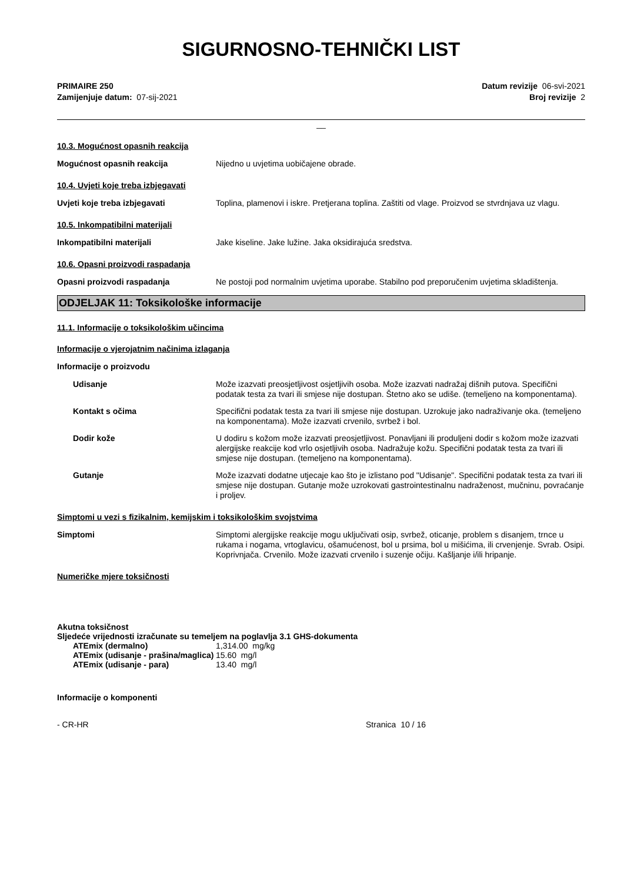SIGURNOSNO-TEHNIČKI LIST
PRIMAIRE 250
Zamijenjuje datum: 07-sij-2021
Datum revizije 06-svi-2021
Broj revizije 2
__
10.3. Mogućnost opasnih reakcija
Mogućnost opasnih reakcija
Nijedno u uvjetima uobičajene obrade.
10.4. Uvjeti koje treba izbjegavati
Uvjeti koje treba izbjegavati
Toplina, plamenovi i iskre. Pretjerana toplina. Zaštiti od vlage. Proizvod se stvrdnjava uz vlagu.
10.5. Inkompatibilni materijali
Inkompatibilni materijali
Jake kiseline. Jake lužine. Jaka oksidirajuća sredstva.
10.6. Opasni proizvodi raspadanja
Opasni proizvodi raspadanja
Ne postoji pod normalnim uvjetima uporabe. Stabilno pod preporučenim uvjetima skladištenja.
ODJELJAK 11: Toksikološke informacije
11.1. Informacije o toksikološkim učincima
Informacije o vjerojatnim načinima izlaganja
Informacije o proizvodu
Udisanje
Može izazvati preosjetljivost osjetljivih osoba. Može izazvati nadražaj dišnih putova. Specifični podatak testa za tvari ili smjese nije dostupan. Štetno ako se udiše. (temeljeno na komponentama).
Kontakt s očima
Specifični podatak testa za tvari ili smjese nije dostupan. Uzrokuje jako nadraživanje oka. (temeljeno na komponentama). Može izazvati crvenilo, svrbež i bol.
Dodir kože
U dodiru s kožom može izazvati preosjetljivost. Ponavljani ili produljeni dodir s kožom može izazvati alergijske reakcije kod vrlo osjetljivih osoba. Nadražuje kožu. Specifični podatak testa za tvari ili smjese nije dostupan. (temeljeno na komponentama).
Gutanje
Može izazvati dodatne utjecaje kao što je izlistano pod "Udisanje". Specifični podatak testa za tvari ili smjese nije dostupan. Gutanje može uzrokovati gastrointestinalnu nadraženost, mučninu, povraćanje i proljev.
Simptomi u vezi s fizikalnim, kemijskim i toksikološkim svojstvima
Simptomi
Simptomi alergijske reakcije mogu uključivati osip, svrbež, oticanje, problem s disanjem, trnce u rukama i nogama, vrtoglavicu, ošamućenost, bol u prsima, bol u mišićima, ili crvenjenje. Svrab. Osipi. Koprivnjača. Crvenilo. Može izazvati crvenilo i suzenje očiju. Kašljanje i/ili hripanje.
Numeričke mjere toksičnosti
Akutna toksičnost
Sljedeće vrijednosti izračunate su temeljem na poglavlja 3.1 GHS-dokumenta
ATEmix (dermalno) 1,314.00 mg/kg
ATEmix (udisanje - prašina/maglica)
15.60 mg/l
ATEmix (udisanje - para) 13.40 mg/l
Informacije o komponenti
- CR-HR Stranica 10 / 16